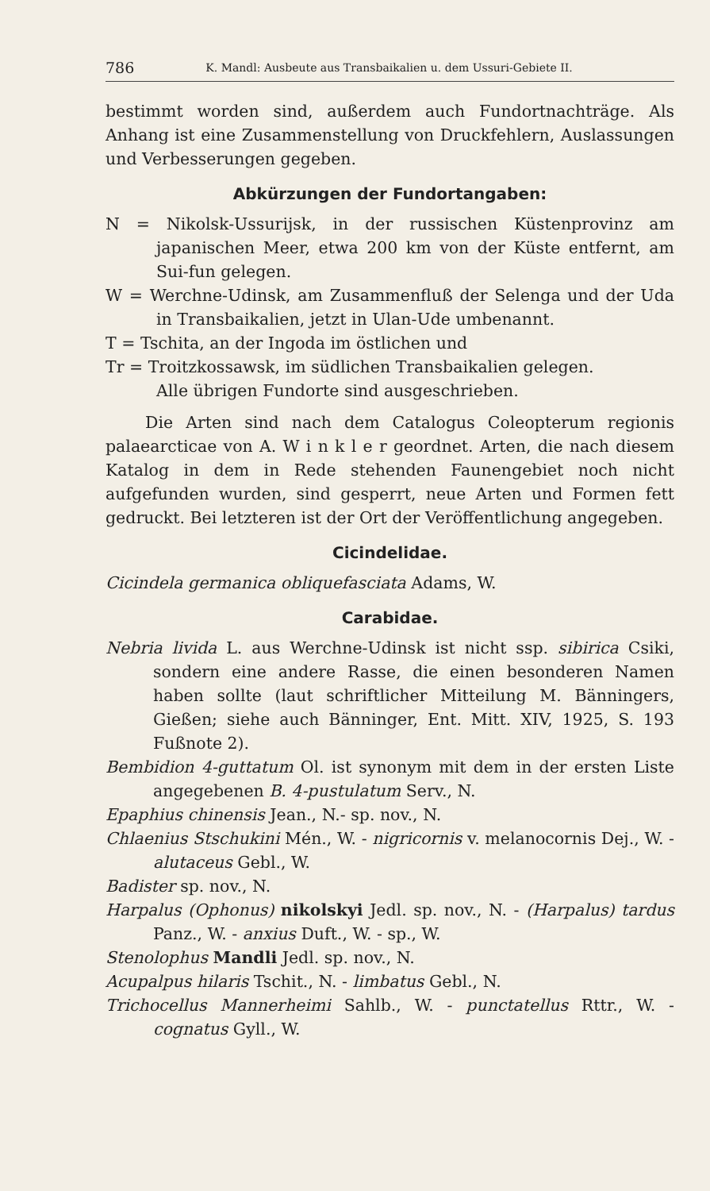786 K. Mandl: Ausbeute aus Transbaikalien u. dem Ussuri-Gebiete II.
bestimmt worden sind, außerdem auch Fundortnachträge. Als Anhang ist eine Zusammenstellung von Druckfehlern, Auslassungen und Verbesserungen gegeben.
Abkürzungen der Fundortangaben:
N = Nikolsk-Ussurijsk, in der russischen Küstenprovinz am japanischen Meer, etwa 200 km von der Küste entfernt, am Sui-fun gelegen.
W = Werchne-Udinsk, am Zusammenfluß der Selenga und der Uda in Transbaikalien, jetzt in Ulan-Ude umbenannt.
T = Tschita, an der Ingoda im östlichen und
Tr = Troitzkossawsk, im südlichen Transbaikalien gelegen.
Alle übrigen Fundorte sind ausgeschrieben.
Die Arten sind nach dem Catalogus Coleopterum regionis palaearcticae von A. W i n k l e r geordnet. Arten, die nach diesem Katalog in dem in Rede stehenden Faunengebiet noch nicht aufgefunden wurden, sind gesperrt, neue Arten und Formen fett gedruckt. Bei letzteren ist der Ort der Veröffentlichung angegeben.
Cicindelidae.
Cicindela germanica obliquefasciata Adams, W.
Carabidae.
Nebria livida L. aus Werchne-Udinsk ist nicht ssp. sibirica Csiki, sondern eine andere Rasse, die einen besonderen Namen haben sollte (laut schriftlicher Mitteilung M. Bänningers, Gießen; siehe auch Bänninger, Ent. Mitt. XIV, 1925, S. 193 Fußnote 2).
Bembidion 4-guttatum Ol. ist synonym mit dem in der ersten Liste angegebenen B. 4-pustulatum Serv., N.
Epaphius chinensis Jean., N.- sp. nov., N.
Chlaenius Stschukini Mén., W. - nigricornis v. melanocornis Dej., W. - alutaceus Gebl., W.
Badister sp. nov., N.
Harpalus (Ophonus) nikolskyi Jedl. sp. nov., N. - (Harpalus) tardus Panz., W. - anxius Duft., W. - sp., W.
Stenolophus Mandli Jedl. sp. nov., N.
Acupalpus hilaris Tschit., N. - limbatus Gebl., N.
Trichocellus Mannerheimi Sahlb., W. - punctatellus Rttr., W. - cognatus Gyll., W.